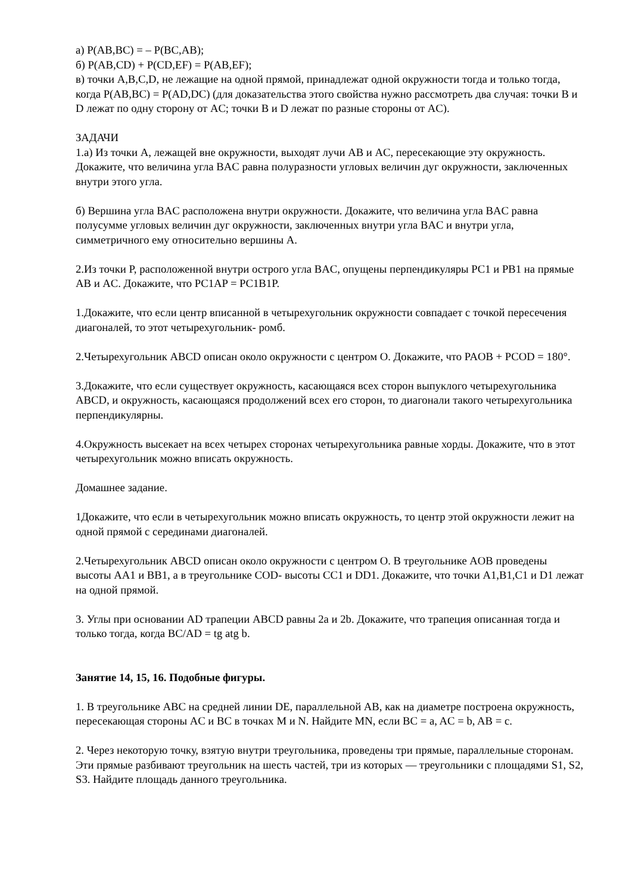а) P(AB,BC) = – P(BC,AB);
б) P(AB,CD) + P(CD,EF) = P(AB,EF);
в) точки A,B,C,D, не лежащие на одной прямой, принадлежат одной окружности тогда и только тогда, когда P(AB,BC) = P(AD,DC) (для доказательства этого свойства нужно рассмотреть два случая: точки B и D лежат по одну сторону от AC; точки B и D лежат по разные стороны от AC).
ЗАДАЧИ
1.а) Из точки A, лежащей вне окружности, выходят лучи AB и AC, пересекающие эту окружность. Докажите, что величина угла BAC равна полуразности угловых величин дуг окружности, заключенных внутри этого угла.
б) Вершина угла BAC расположена внутри окружности. Докажите, что величина угла BAC равна полусумме угловых величин дуг окружности, заключенных внутри угла BAC и внутри угла, симметричного ему относительно вершины A.
2.Из точки P, расположенной внутри острого угла BAC, опущены перпендикуляры PC1 и PB1 на прямые AB и AC. Докажите, что PC1AP = PC1B1P.
1.Докажите, что если центр вписанной в четырехугольник окружности совпадает с точкой пересечения диагоналей, то этот четырехугольник- ромб.
2.Четырехугольник ABCD описан около окружности с центром O. Докажите, что PAOB + PCOD = 180°.
3.Докажите, что если существует окружность, касающаяся всех сторон выпуклого четырехугольника ABCD, и окружность, касающаяся продолжений всех его сторон, то диагонали такого четырехугольника перпендикулярны.
4.Окружность высекает на всех четырех сторонах четырехугольника равные хорды. Докажите, что в этот четырехугольник можно вписать окружность.
Домашнее задание.
1Докажите, что если в четырехугольник можно вписать окружность, то центр этой окружности лежит на одной прямой с серединами диагоналей.
2.Четырехугольник ABCD описан около окружности с центром O. В треугольнике AOB проведены высоты AA1 и BB1, а в треугольнике COD- высоты CC1 и DD1. Докажите, что точки A1,B1,C1 и D1 лежат на одной прямой.
3. Углы при основании AD трапеции ABCD равны 2a и 2b. Докажите, что трапеция описанная тогда и только тогда, когда BC/AD = tg atg b.
Занятие 14, 15, 16. Подобные фигуры.
1. В треугольнике ABC на средней линии DE, параллельной AB, как на диаметре построена окружность, пересекающая стороны AC и BC в точках M и N. Найдите MN, если BC = a, AC = b, AB = c.
2. Через некоторую точку, взятую внутри треугольника, проведены три прямые, параллельные сторонам. Эти прямые разбивают треугольник на шесть частей, три из которых — треугольники с площадями S1, S2, S3. Найдите площадь данного треугольника.